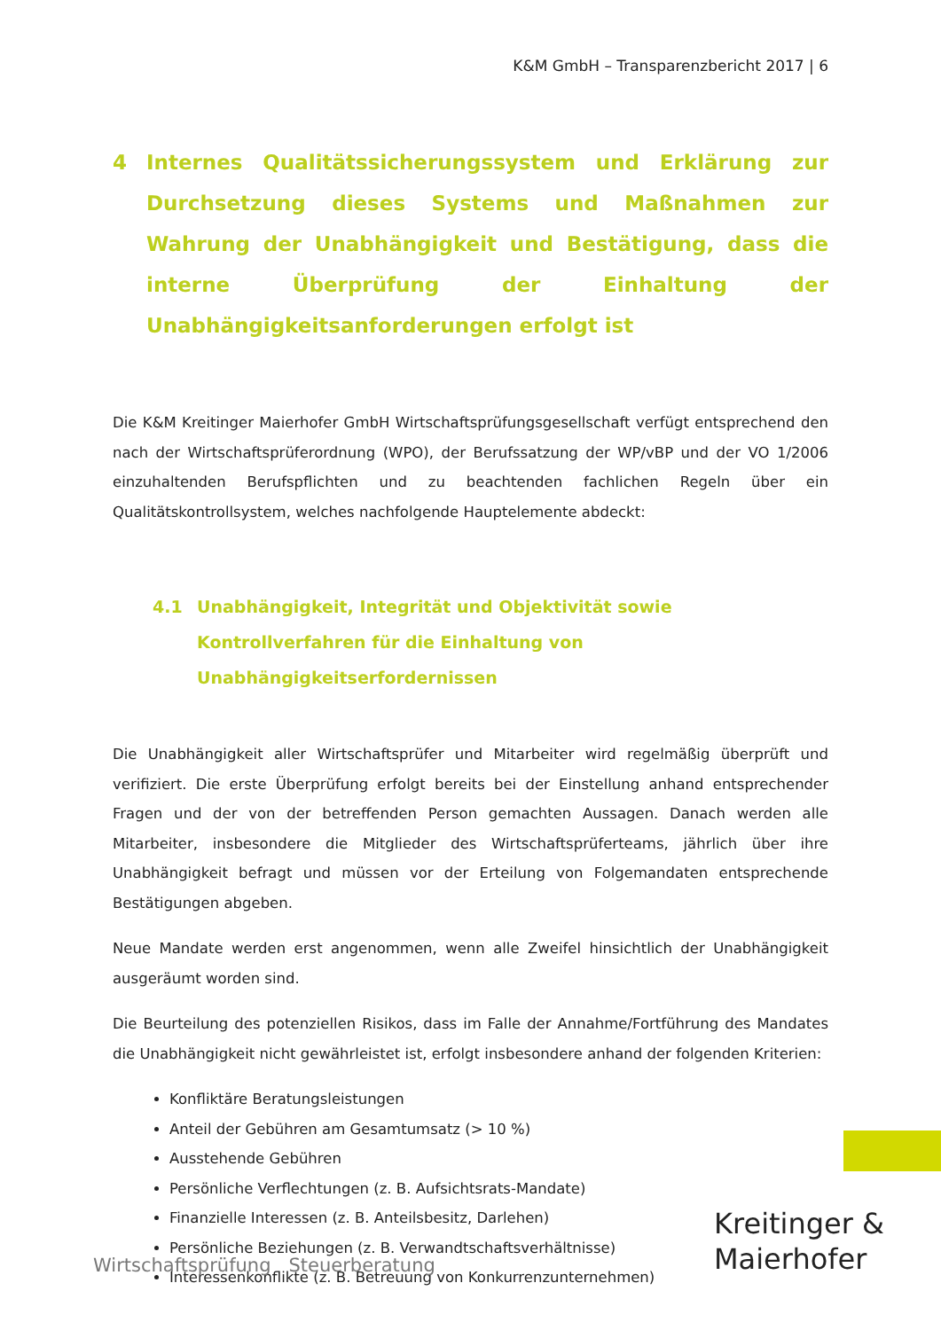K&M GmbH – Transparenzbericht 2017 | 6
4 Internes Qualitätssicherungssystem und Erklärung zur Durchsetzung dieses Systems und Maßnahmen zur Wahrung der Unabhängigkeit und Bestätigung, dass die interne Überprüfung der Einhaltung der Unabhängigkeitsanforderungen erfolgt ist
Die K&M Kreitinger Maierhofer GmbH Wirtschaftsprüfungsgesellschaft verfügt entsprechend den nach der Wirtschaftsprüferordnung (WPO), der Berufssatzung der WP/vBP und der VO 1/2006 einzuhaltenden Berufspflichten und zu beachtenden fachlichen Regeln über ein Qualitätskontrollsystem, welches nachfolgende Hauptelemente abdeckt:
4.1 Unabhängigkeit, Integrität und Objektivität sowie Kontrollverfahren für die Einhaltung von Unabhängigkeitserfordernissen
Die Unabhängigkeit aller Wirtschaftsprüfer und Mitarbeiter wird regelmäßig überprüft und verifiziert. Die erste Überprüfung erfolgt bereits bei der Einstellung anhand entsprechender Fragen und der von der betreffenden Person gemachten Aussagen. Danach werden alle Mitarbeiter, insbesondere die Mitglieder des Wirtschaftsprüferteams, jährlich über ihre Unabhängigkeit befragt und müssen vor der Erteilung von Folgemandaten entsprechende Bestätigungen abgeben.
Neue Mandate werden erst angenommen, wenn alle Zweifel hinsichtlich der Unabhängigkeit ausgeräumt worden sind.
Die Beurteilung des potenziellen Risikos, dass im Falle der Annahme/Fortführung des Mandates die Unabhängigkeit nicht gewährleistet ist, erfolgt insbesondere anhand der folgenden Kriterien:
Konfliktäre Beratungsleistungen
Anteil der Gebühren am Gesamtumsatz (> 10 %)
Ausstehende Gebühren
Persönliche Verflechtungen (z. B. Aufsichtsrats-Mandate)
Finanzielle Interessen (z. B. Anteilsbesitz, Darlehen)
Persönliche Beziehungen (z. B. Verwandtschaftsverhältnisse)
Interessenkonflikte (z. B. Betreuung von Konkurrenzunternehmen)
Wirtschaftsprüfung Steuerberatung
Kreitinger &
Maierhofer